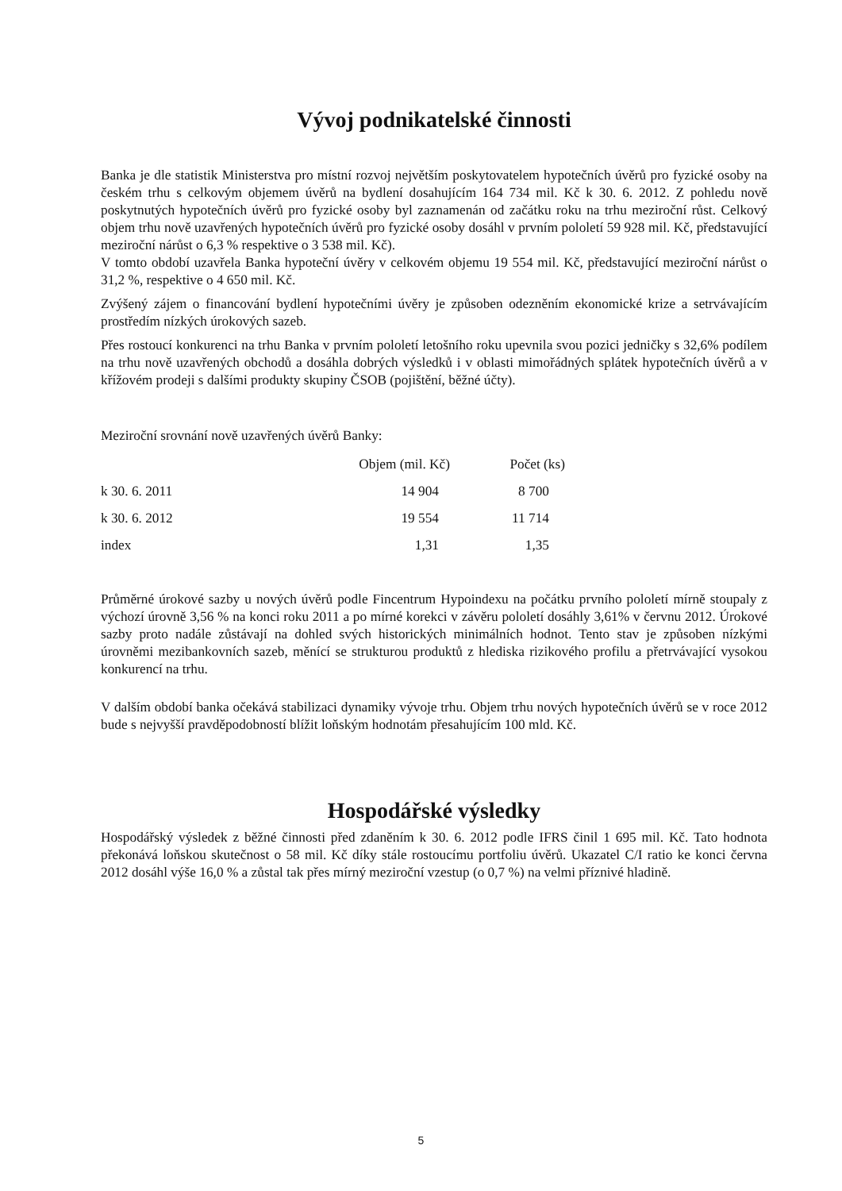Vývoj podnikatelské činnosti
Banka je dle statistik Ministerstva pro místní rozvoj největším poskytovatelem hypotečních úvěrů pro fyzické osoby na českém trhu s celkovým objemem úvěrů na bydlení dosahujícím 164 734 mil. Kč k 30. 6. 2012. Z pohledu nově poskytnutých hypotečních úvěrů pro fyzické osoby byl zaznamenán od začátku roku na trhu meziroční růst. Celkový objem trhu nově uzavřených hypotečních úvěrů pro fyzické osoby dosáhl v prvním pololetí 59 928 mil. Kč, představující meziroční nárůst o 6,3 % respektive o 3 538 mil. Kč).
V tomto období uzavřela Banka hypoteční úvěry v celkovém objemu 19 554 mil. Kč, představující meziroční nárůst o 31,2 %, respektive o 4 650 mil. Kč.
Zvýšený zájem o financování bydlení hypotečními úvěry je způsoben odezněním ekonomické krize a setrvávajícím prostředím nízkých úrokových sazeb.
Přes rostoucí konkurenci na trhu Banka v prvním pololetí letošního roku upevnila svou pozici jedničky s 32,6% podílem na trhu nově uzavřených obchodů a dosáhla dobrých výsledků i v oblasti mimořádných splátek hypotečních úvěrů a v křížovém prodeji s dalšími produkty skupiny ČSOB (pojištění, běžné účty).
Meziroční srovnání nově uzavřených úvěrů Banky:
| | Objem (mil. Kč) | Počet (ks) |
| --- | --- | --- |
| k 30. 6. 2011 | 14 904 | 8 700 |
| k 30. 6. 2012 | 19 554 | 11 714 |
| index | 1,31 | 1,35 |
Průměrné úrokové sazby u nových úvěrů podle Fincentrum Hypoindexu na počátku prvního pololetí mírně stoupaly z výchozí úrovně 3,56 % na konci roku 2011 a po mírné korekci v závěru pololetí dosáhly 3,61% v červnu 2012. Úrokové sazby proto nadále zůstávají na dohled svých historických minimálních hodnot. Tento stav je způsoben nízkými úrovněmi mezibankovních sazeb, měnící se strukturou produktů z hlediska rizikového profilu a přetrvávající vysokou konkurencí na trhu.
V dalším období banka očekává stabilizaci dynamiky vývoje trhu. Objem trhu nových hypotečních úvěrů se v roce 2012 bude s nejvyšší pravděpodobností blížit loňským hodnotám přesahujícím 100 mld. Kč.
Hospodářské výsledky
Hospodářský výsledek z běžné činnosti před zdaněním k 30. 6. 2012 podle IFRS činil 1 695 mil. Kč. Tato hodnota překonává loňskou skutečnost o 58 mil. Kč díky stále rostoucímu portfoliu úvěrů. Ukazatel C/I ratio ke konci června 2012 dosáhl výše 16,0 % a zůstal tak přes mírný meziroční vzestup (o 0,7 %) na velmi příznivé hladině.
5